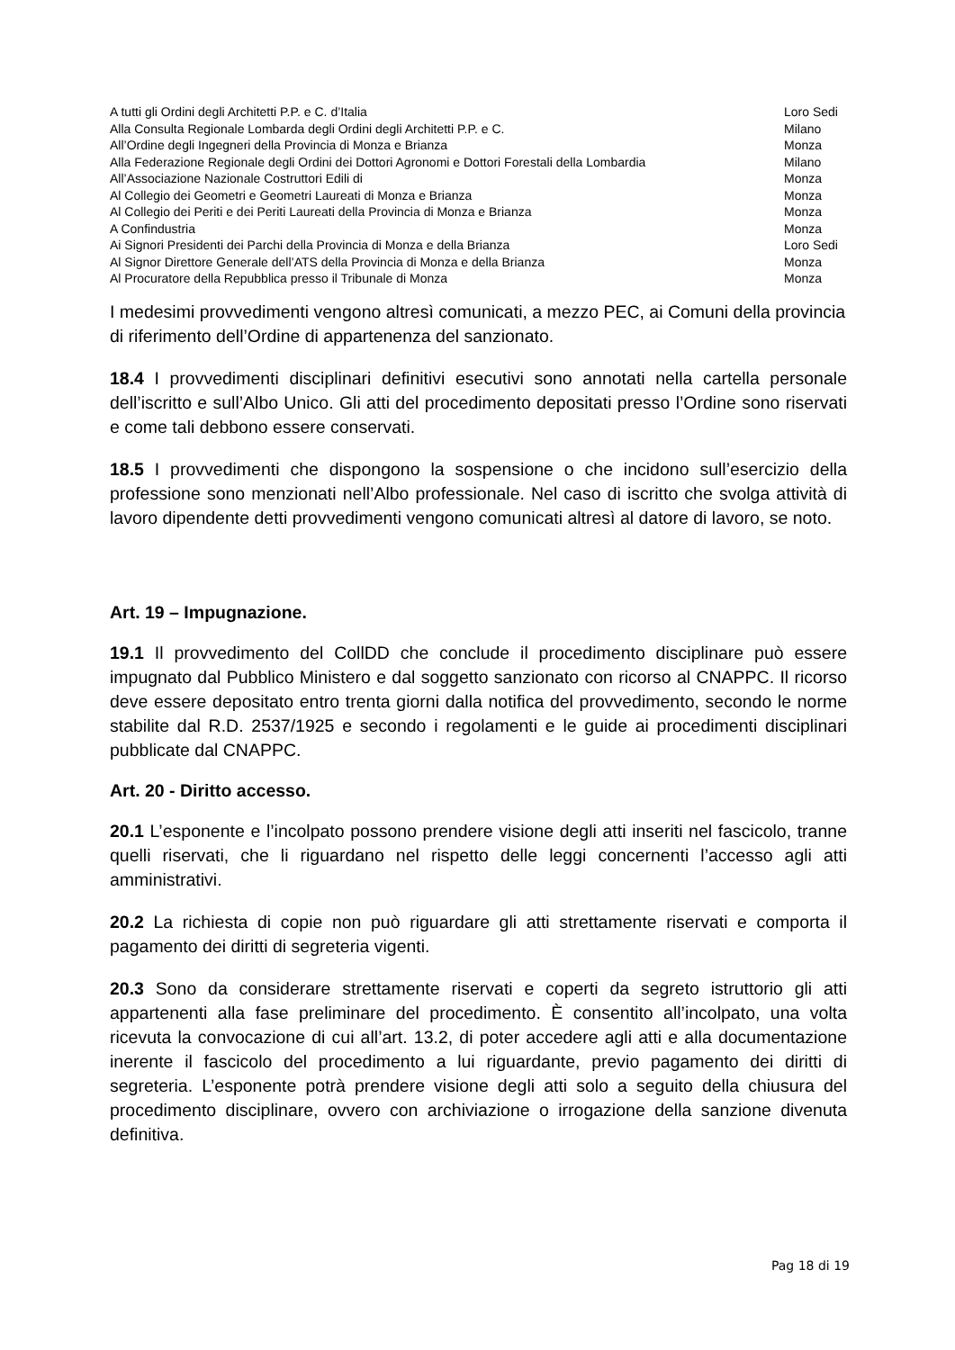| A tutti gli Ordini degli Architetti P.P. e C. d’Italia | Loro Sedi |
| Alla Consulta Regionale Lombarda degli Ordini degli Architetti P.P. e C. | Milano |
| All’Ordine degli Ingegneri della Provincia di Monza e Brianza | Monza |
| Alla Federazione Regionale degli Ordini dei Dottori Agronomi e Dottori Forestali della Lombardia | Milano |
| All’Associazione Nazionale Costruttori Edili di | Monza |
| Al Collegio dei Geometri e Geometri Laureati di Monza e Brianza | Monza |
| Al Collegio dei Periti e dei Periti Laureati della Provincia di Monza e Brianza | Monza |
| A Confindustria | Monza |
| Ai Signori Presidenti dei Parchi della Provincia di Monza e della Brianza | Loro Sedi |
| Al Signor Direttore Generale dell’ATS della Provincia di Monza e della Brianza | Monza |
| Al Procuratore della Repubblica presso il Tribunale di Monza | Monza |
I medesimi provvedimenti vengono altresì comunicati, a mezzo PEC, ai Comuni della provincia di riferimento dell’Ordine di appartenenza del sanzionato.
18.4 I provvedimenti disciplinari definitivi esecutivi sono annotati nella cartella personale dell’iscritto e sull’Albo Unico. Gli atti del procedimento depositati presso l’Ordine sono riservati e come tali debbono essere conservati.
18.5 I provvedimenti che dispongono la sospensione o che incidono sull’esercizio della professione sono menzionati nell’Albo professionale. Nel caso di iscritto che svolga attività di lavoro dipendente detti provvedimenti vengono comunicati altresì al datore di lavoro, se noto.
Art. 19 – Impugnazione.
19.1 Il provvedimento del CollDD che conclude il procedimento disciplinare può essere impugnato dal Pubblico Ministero e dal soggetto sanzionato con ricorso al CNAPPC. Il ricorso deve essere depositato entro trenta giorni dalla notifica del provvedimento, secondo le norme stabilite dal R.D. 2537/1925 e secondo i regolamenti e le guide ai procedimenti disciplinari pubblicate dal CNAPPC.
Art. 20 - Diritto accesso.
20.1 L’esponente e l’incolpato possono prendere visione degli atti inseriti nel fascicolo, tranne quelli riservati, che li riguardano nel rispetto delle leggi concernenti l’accesso agli atti amministrativi.
20.2 La richiesta di copie non può riguardare gli atti strettamente riservati e comporta il pagamento dei diritti di segreteria vigenti.
20.3 Sono da considerare strettamente riservati e coperti da segreto istruttorio gli atti appartenenti alla fase preliminare del procedimento. È consentito all’incolpato, una volta ricevuta la convocazione di cui all’art. 13.2, di poter accedere agli atti e alla documentazione inerente il fascicolo del procedimento a lui riguardante, previo pagamento dei diritti di segreteria. L’esponente potrà prendere visione degli atti solo a seguito della chiusura del procedimento disciplinare, ovvero con archiviazione o irrogazione della sanzione divenuta definitiva.
Pag 18 di 19